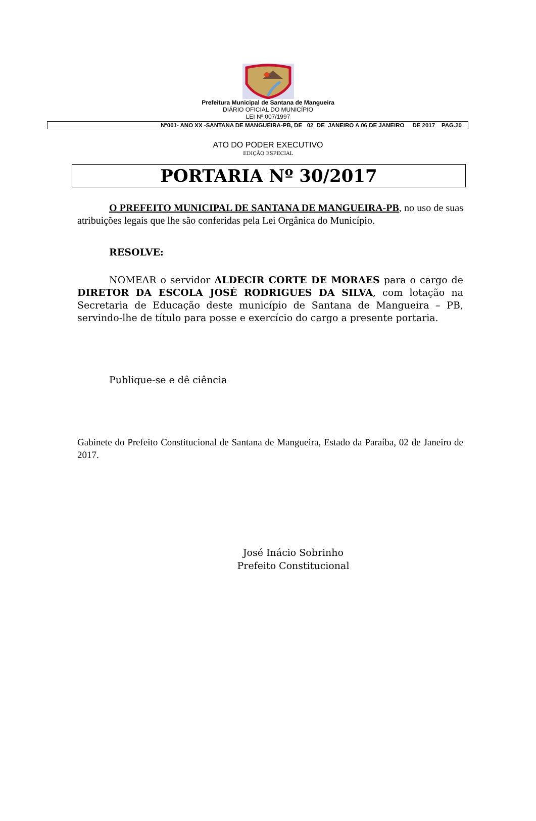Prefeitura Municipal de Santana de Mangueira
DIÁRIO OFICIAL DO MUNICÍPIO
LEI Nº 007/1997
Nº001- ANO XX -SANTANA DE MANGUEIRA-PB, DE 02 DE JANEIRO A 06 DE JANEIRO DE 2017 PAG.20
ATO DO PODER EXECUTIVO
EDIÇÃO ESPECIAL
PORTARIA Nº 30/2017
O PREFEITO MUNICIPAL DE SANTANA DE MANGUEIRA-PB, no uso de suas atribuições legais que lhe são conferidas pela Lei Orgânica do Município.
RESOLVE:
NOMEAR o servidor ALDECIR CORTE DE MORAES para o cargo de DIRETOR DA ESCOLA JOSÉ RODRIGUES DA SILVA, com lotação na Secretaria de Educação deste município de Santana de Mangueira – PB, servindo-lhe de título para posse e exercício do cargo a presente portaria.
Publique-se e dê ciência
Gabinete do Prefeito Constitucional de Santana de Mangueira, Estado da Paraíba, 02 de Janeiro de 2017.
José Inácio Sobrinho
Prefeito Constitucional